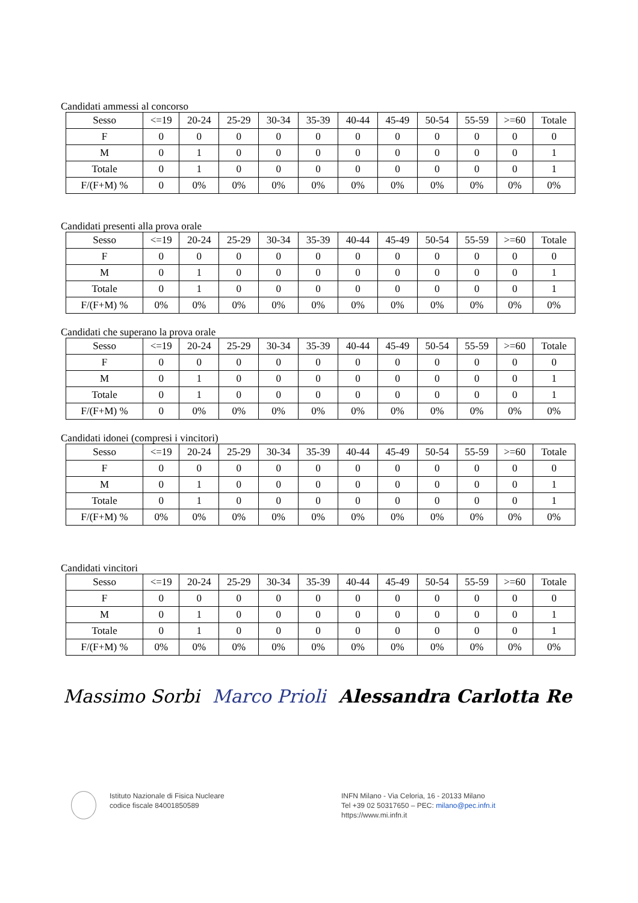Candidati ammessi al concorso
| Sesso | <=19 | 20-24 | 25-29 | 30-34 | 35-39 | 40-44 | 45-49 | 50-54 | 55-59 | >=60 | Totale |
| --- | --- | --- | --- | --- | --- | --- | --- | --- | --- | --- | --- |
| F | 0 | 0 | 0 | 0 | 0 | 0 | 0 | 0 | 0 | 0 | 0 |
| M | 0 | 1 | 0 | 0 | 0 | 0 | 0 | 0 | 0 | 0 | 1 |
| Totale | 0 | 1 | 0 | 0 | 0 | 0 | 0 | 0 | 0 | 0 | 1 |
| F/(F+M) % | 0 | 0% | 0% | 0% | 0% | 0% | 0% | 0% | 0% | 0% | 0% |
Candidati presenti alla prova orale
| Sesso | <=19 | 20-24 | 25-29 | 30-34 | 35-39 | 40-44 | 45-49 | 50-54 | 55-59 | >=60 | Totale |
| --- | --- | --- | --- | --- | --- | --- | --- | --- | --- | --- | --- |
| F | 0 | 0 | 0 | 0 | 0 | 0 | 0 | 0 | 0 | 0 | 0 |
| M | 0 | 1 | 0 | 0 | 0 | 0 | 0 | 0 | 0 | 0 | 1 |
| Totale | 0 | 1 | 0 | 0 | 0 | 0 | 0 | 0 | 0 | 0 | 1 |
| F/(F+M) % | 0% | 0% | 0% | 0% | 0% | 0% | 0% | 0% | 0% | 0% | 0% |
Candidati che superano la prova orale
| Sesso | <=19 | 20-24 | 25-29 | 30-34 | 35-39 | 40-44 | 45-49 | 50-54 | 55-59 | >=60 | Totale |
| --- | --- | --- | --- | --- | --- | --- | --- | --- | --- | --- | --- |
| F | 0 | 0 | 0 | 0 | 0 | 0 | 0 | 0 | 0 | 0 | 0 |
| M | 0 | 1 | 0 | 0 | 0 | 0 | 0 | 0 | 0 | 0 | 1 |
| Totale | 0 | 1 | 0 | 0 | 0 | 0 | 0 | 0 | 0 | 0 | 1 |
| F/(F+M) % | 0 | 0% | 0% | 0% | 0% | 0% | 0% | 0% | 0% | 0% | 0% |
Candidati idonei (compresi i vincitori)
| Sesso | <=19 | 20-24 | 25-29 | 30-34 | 35-39 | 40-44 | 45-49 | 50-54 | 55-59 | >=60 | Totale |
| --- | --- | --- | --- | --- | --- | --- | --- | --- | --- | --- | --- |
| F | 0 | 0 | 0 | 0 | 0 | 0 | 0 | 0 | 0 | 0 | 0 |
| M | 0 | 1 | 0 | 0 | 0 | 0 | 0 | 0 | 0 | 0 | 1 |
| Totale | 0 | 1 | 0 | 0 | 0 | 0 | 0 | 0 | 0 | 0 | 1 |
| F/(F+M) % | 0% | 0% | 0% | 0% | 0% | 0% | 0% | 0% | 0% | 0% | 0% |
Candidati vincitori
| Sesso | <=19 | 20-24 | 25-29 | 30-34 | 35-39 | 40-44 | 45-49 | 50-54 | 55-59 | >=60 | Totale |
| --- | --- | --- | --- | --- | --- | --- | --- | --- | --- | --- | --- |
| F | 0 | 0 | 0 | 0 | 0 | 0 | 0 | 0 | 0 | 0 | 0 |
| M | 0 | 1 | 0 | 0 | 0 | 0 | 0 | 0 | 0 | 0 | 1 |
| Totale | 0 | 1 | 0 | 0 | 0 | 0 | 0 | 0 | 0 | 0 | 1 |
| F/(F+M) % | 0% | 0% | 0% | 0% | 0% | 0% | 0% | 0% | 0% | 0% | 0% |
Massimo Sorbi Marco Prioli Alessandra Carlotta Re
Istituto Nazionale di Fisica Nucleare
codice fiscale 84001850589
INFN Milano - Via Celoria, 16 - 20133 Milano
Tel +39 02 50317650 – PEC: milano@pec.infn.it
https://www.mi.infn.it